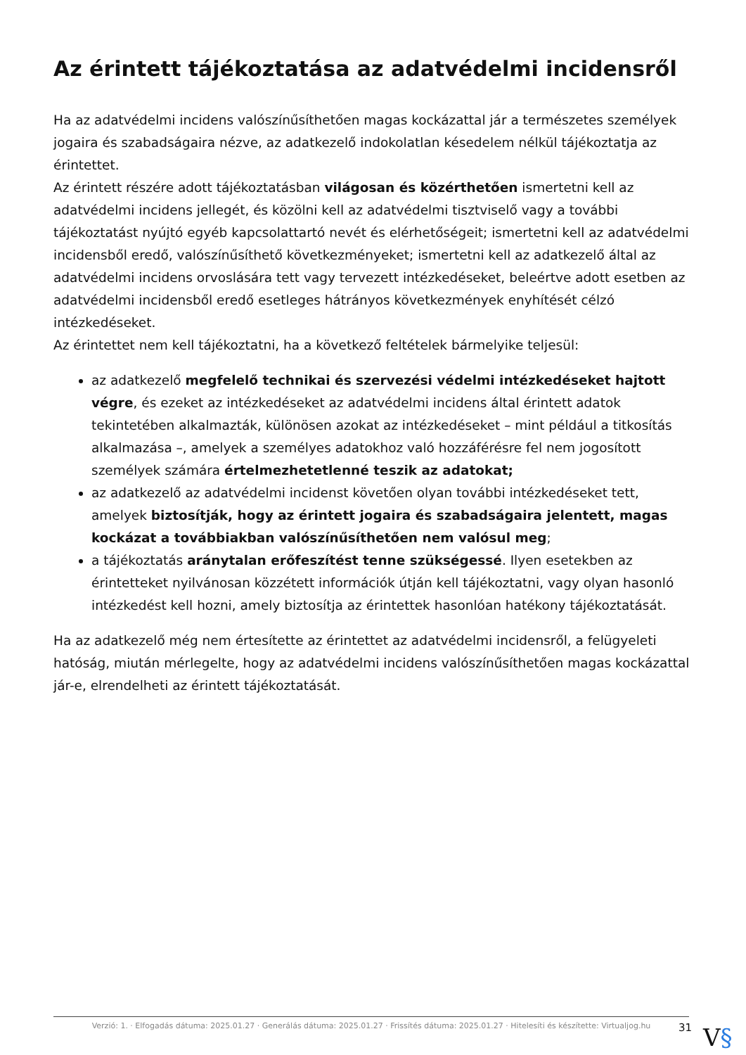Az érintett tájékoztatása az adatvédelmi incidensről
Ha az adatvédelmi incidens valószínűsíthetően magas kockázattal jár a természetes személyek jogaira és szabadságaira nézve, az adatkezelő indokolatlan késedelem nélkül tájékoztatja az érintettet.
Az érintett részére adott tájékoztatásban világosan és közérthetően ismertetni kell az adatvédelmi incidens jellegét, és közölni kell az adatvédelmi tisztviselő vagy a további tájékoztatást nyújtó egyéb kapcsolattartó nevét és elérhetőségeit; ismertetni kell az adatvédelmi incidensből eredő, valószínűsíthető következményeket; ismertetni kell az adatkezelő által az adatvédelmi incidens orvoslására tett vagy tervezett intézkedéseket, beleértve adott esetben az adatvédelmi incidensből eredő esetleges hátrányos következmények enyhítését célzó intézkedéseket.
Az érintettet nem kell tájékoztatni, ha a következő feltételek bármelyike teljesül:
az adatkezelő megfelelő technikai és szervezési védelmi intézkedéseket hajtott végre, és ezeket az intézkedéseket az adatvédelmi incidens által érintett adatok tekintetében alkalmazták, különösen azokat az intézkedéseket – mint például a titkosítás alkalmazása –, amelyek a személyes adatokhoz való hozzáférésre fel nem jogosított személyek számára értelmezhetetlenné teszik az adatokat;
az adatkezelő az adatvédelmi incidenst követően olyan további intézkedéseket tett, amelyek biztosítják, hogy az érintett jogaira és szabadságaira jelentett, magas kockázat a továbbiakban valószínűsíthetően nem valósul meg;
a tájékoztatás aránytalan erőfeszítést tenne szükségessé. Ilyen esetekben az érintetteket nyilvánosan közzétett információk útján kell tájékoztatni, vagy olyan hasonló intézkedést kell hozni, amely biztosítja az érintettek hasonlóan hatékony tájékoztatását.
Ha az adatkezelő még nem értesítette az érintettet az adatvédelmi incidensről, a felügyeleti hatóság, miután mérlegelte, hogy az adatvédelmi incidens valószínűsíthetően magas kockázattal jár-e, elrendelheti az érintett tájékoztatását.
Verzió: 1. · Elfogadás dátuma: 2025.01.27 · Generálás dátuma: 2025.01.27 · Frissítés dátuma: 2025.01.27 · Hitelesíti és készítette: Virtualjog.hu
31 V§